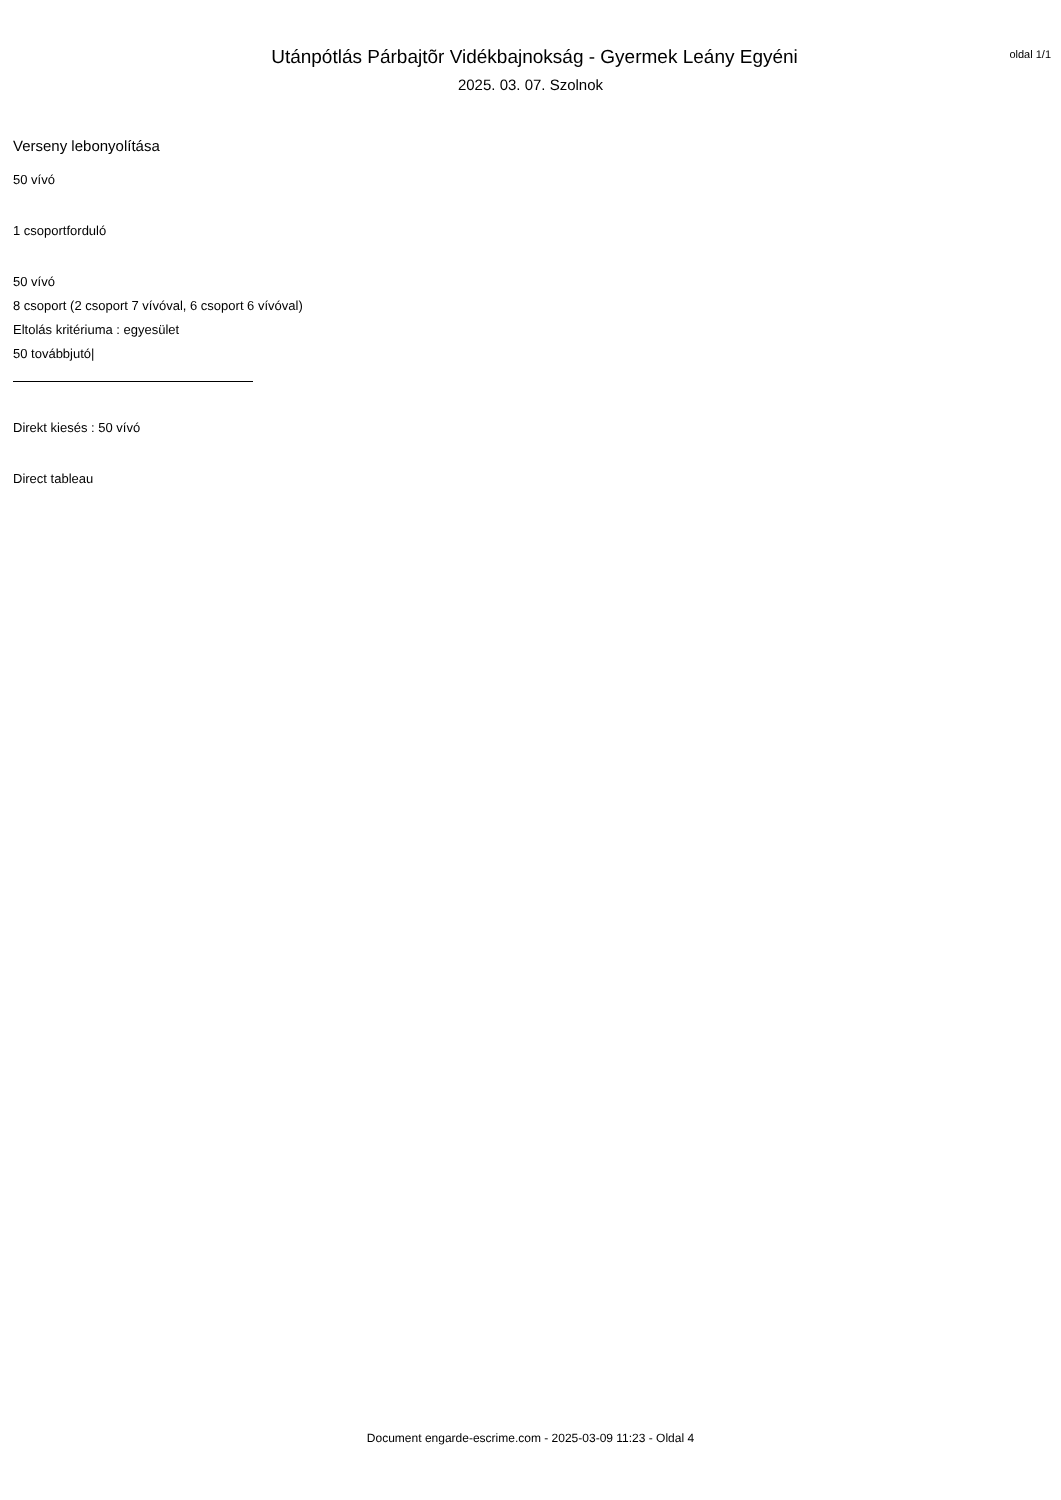oldal 1/1
Utánpótlás Párbajtõr Vidékbajnokság - Gyermek Leány Egyéni
2025. 03. 07. Szolnok
Verseny lebonyolítása
50 vívó
1 csoportforduló
50 vívó
8 csoport (2 csoport 7 vívóval, 6 csoport 6 vívóval)
Eltolás kritériuma : egyesület
50 továbbjutó|
Direkt kiesés : 50 vívó
Direct tableau
Document engarde-escrime.com - 2025-03-09 11:23 - Oldal 4